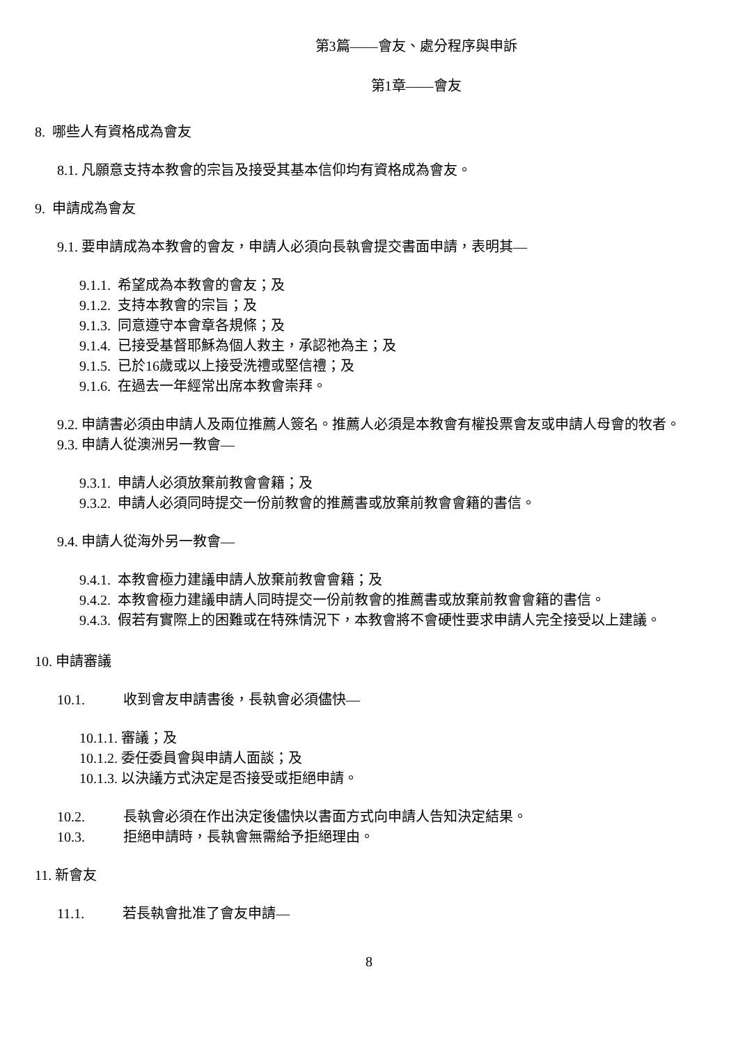第3篇——會友、處分程序與申訴
第1章——會友
8. 哪些人有資格成為會友
8.1. 凡願意支持本教會的宗旨及接受其基本信仰均有資格成為會友。
9. 申請成為會友
9.1. 要申請成為本教會的會友，申請人必須向長執會提交書面申請，表明其—
9.1.1. 希望成為本教會的會友；及
9.1.2. 支持本教會的宗旨；及
9.1.3. 同意遵守本會章各規條；及
9.1.4. 已接受基督耶穌為個人救主，承認祂為主；及
9.1.5. 已於16歲或以上接受洗禮或堅信禮；及
9.1.6. 在過去一年經常出席本教會崇拜。
9.2. 申請書必須由申請人及兩位推薦人簽名。推薦人必須是本教會有權投票會友或申請人母會的牧者。
9.3. 申請人從澳洲另一教會—
9.3.1. 申請人必須放棄前教會會籍；及
9.3.2. 申請人必須同時提交一份前教會的推薦書或放棄前教會會籍的書信。
9.4. 申請人從海外另一教會—
9.4.1. 本教會極力建議申請人放棄前教會會籍；及
9.4.2. 本教會極力建議申請人同時提交一份前教會的推薦書或放棄前教會會籍的書信。
9.4.3. 假若有實際上的困難或在特殊情況下，本教會將不會硬性要求申請人完全接受以上建議。
10. 申請審議
10.1. 收到會友申請書後，長執會必須儘快—
10.1.1. 審議；及
10.1.2. 委任委員會與申請人面談；及
10.1.3. 以決議方式決定是否接受或拒絕申請。
10.2. 長執會必須在作出決定後儘快以書面方式向申請人告知決定結果。
10.3. 拒絕申請時，長執會無需給予拒絕理由。
11. 新會友
11.1. 若長執會批准了會友申請—
8